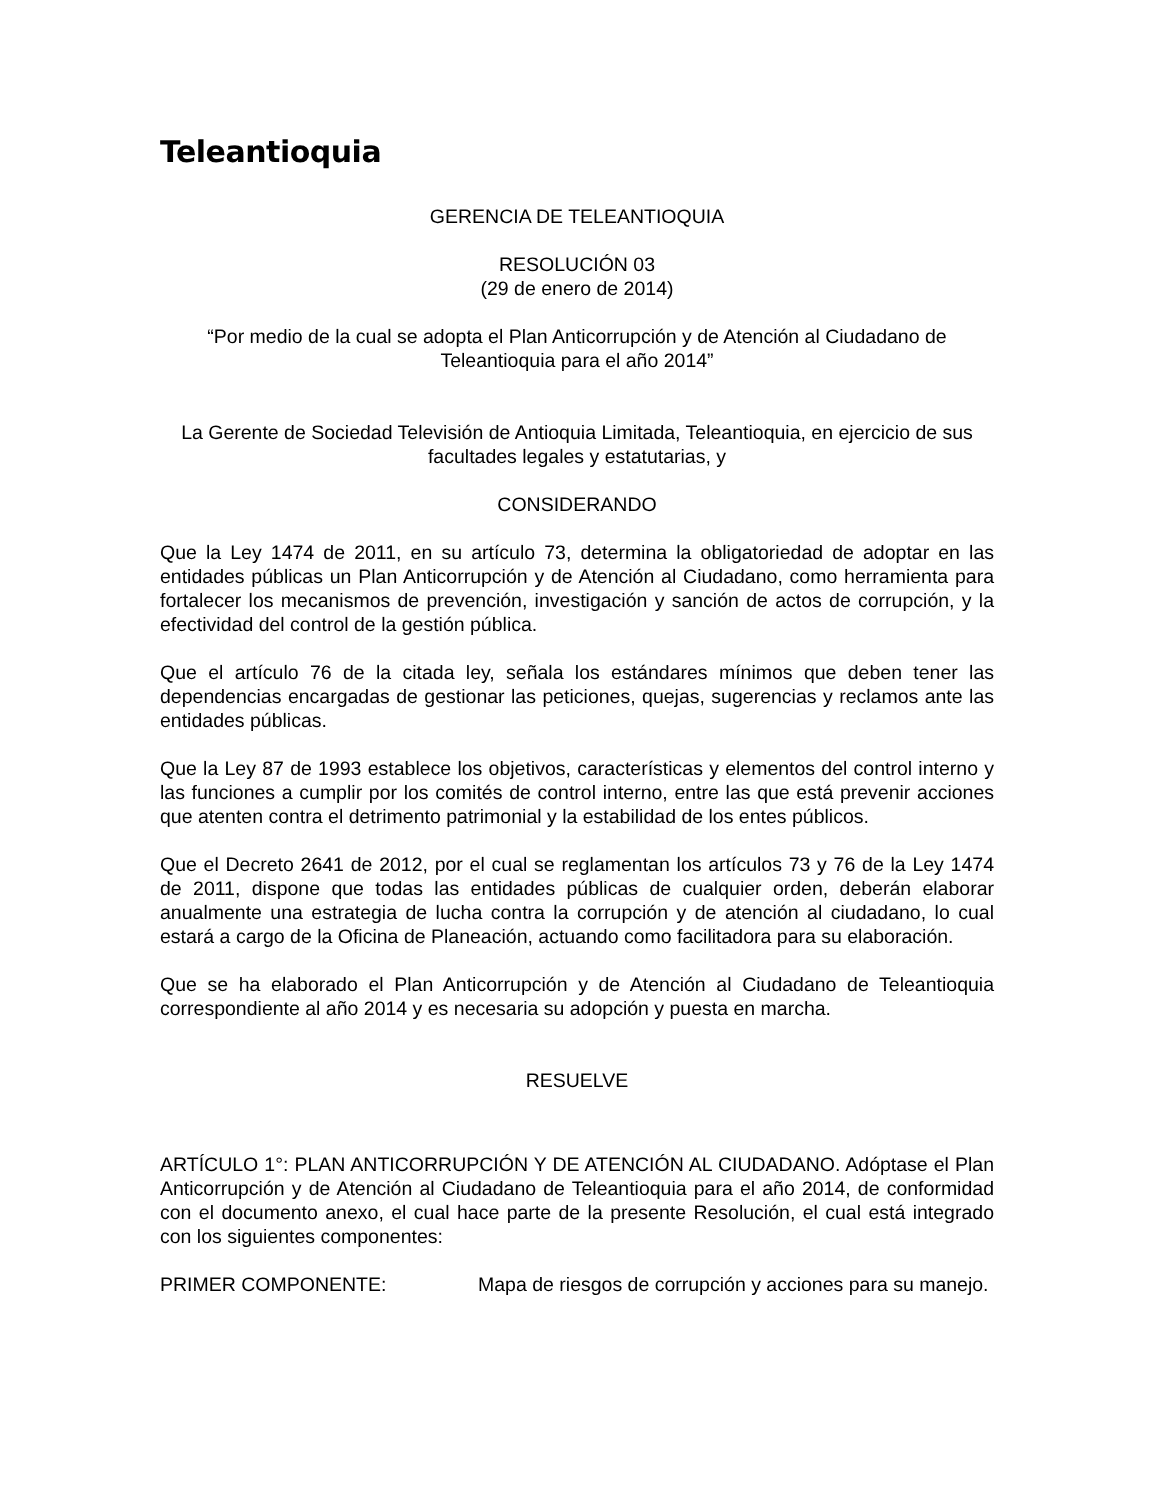Teleantioquia
GERENCIA DE TELEANTIOQUIA
RESOLUCIÓN 03
(29 de enero de 2014)
“Por medio de la cual se adopta el Plan Anticorrupción y de Atención al Ciudadano de Teleantioquia para el año 2014”
La Gerente de Sociedad Televisión de Antioquia Limitada, Teleantioquia, en ejercicio de sus facultades legales y estatutarias, y
CONSIDERANDO
Que la Ley 1474 de 2011, en su artículo 73, determina la obligatoriedad de adoptar en las entidades públicas un Plan Anticorrupción y de Atención al Ciudadano, como herramienta para fortalecer los mecanismos de prevención, investigación y sanción de actos de corrupción, y la efectividad del control de la gestión pública.
Que el artículo 76 de la citada ley, señala los estándares mínimos que deben tener las dependencias encargadas de gestionar las peticiones, quejas, sugerencias y reclamos ante las entidades públicas.
Que la Ley 87 de 1993 establece los objetivos, características y elementos del control interno y las funciones a cumplir por los comités de control interno, entre las que está prevenir acciones que atenten contra el detrimento patrimonial y la estabilidad de los entes públicos.
Que el Decreto 2641 de 2012, por el cual se reglamentan los artículos 73 y 76 de la Ley 1474 de 2011, dispone que todas las entidades públicas de cualquier orden, deberán elaborar anualmente una estrategia de lucha contra la corrupción y de atención al ciudadano, lo cual estará a cargo de la Oficina de Planeación, actuando como facilitadora para su elaboración.
Que se ha elaborado el Plan Anticorrupción y de Atención al Ciudadano de Teleantioquia correspondiente al año 2014 y es necesaria su adopción y puesta en marcha.
RESUELVE
ARTÍCULO 1°: PLAN ANTICORRUPCIÓN Y DE ATENCIÓN AL CIUDADANO. Adóptase el Plan Anticorrupción y de Atención al Ciudadano de Teleantioquia para el año 2014, de conformidad con el documento anexo, el cual hace parte de la presente Resolución, el cual está integrado con los siguientes componentes:
PRIMER COMPONENTE: Mapa de riesgos de corrupción y acciones para su manejo.